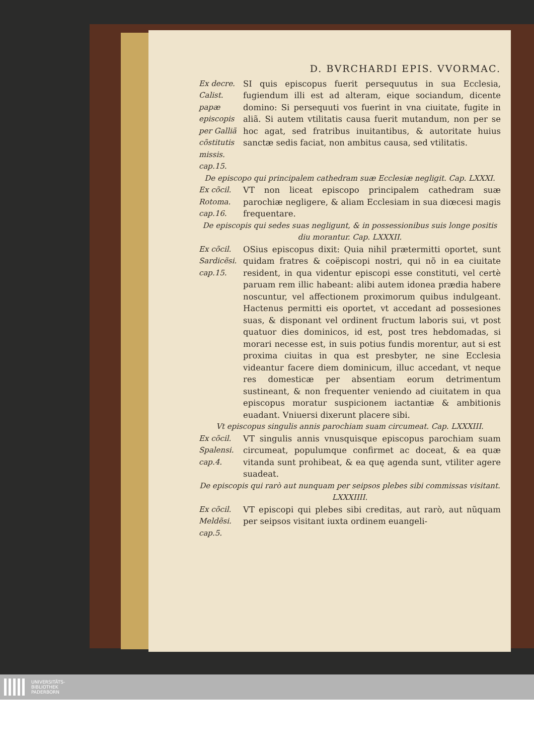D. BVRCHARDI EPIS. VVORMAC.
Ex decre. Calist. papæ episcopis per Galliã cõstitutis missis. cap.15.
SI quis episcopus fuerit persequutus in sua Ecclesia, fugiendum illi est ad alteram, eique sociandum, dicente domino: Si persequuti vos fuerint in vna ciuitate, fugite in aliã. Si autem vtilitatis causa fuerit mutandum, non per se hoc agat, sed fratribus inuitantibus, & autoritate huius sanctæ sedis faciat, non ambitus causa, sed vtilitatis.
De episcopo qui principalem cathedram suæ Ecclesiæ negligit. Cap. LXXXI.
Ex cõcil. Rotoma. cap.16.
VT non liceat episcopo principalem cathedram suæ parochiæ negligere, & aliam Ecclesiam in sua diœcesi magis frequentare.
De episcopis qui sedes suas negligunt, & in possessionibus suis longe positis diu morantur. Cap. LXXXII.
Ex cõcil. Sardicẽsi. cap.15.
OSius episcopus dixit: Quia nihil prætermitti oportet, sunt quidam fratres & coëpiscopi nostri, qui nõ in ea ciuitate resident, in qua videntur episcopi esse constituti, vel certè paruam rem illic habeant: alibi autem idonea prædia habere noscuntur, vel affectionem proximorum quibus indulgeant. Hactenus permitti eis oportet, vt accedant ad possesiones suas, & disponant vel ordinent fructum laboris sui, vt post quatuor dies dominicos, id est, post tres hebdomadas, si morari necesse est, in suis potius fundis morentur, aut si est proxima ciuitas in qua est presbyter, ne sine Ecclesia videantur facere diem dominicum, illuc accedant, vt neque res domesticæ per absentiam eorum detrimentum sustineant, & non frequenter veniendo ad ciuitatem in qua episcopus moratur suspicionem iactantiæ & ambitionis euadant. Vniuersi dixerunt placere sibi.
Vt episcopus singulis annis parochiam suam circumeat. Cap. LXXXIII.
Ex cõcil. Spalensi. cap.4.
VT singulis annis vnusquisque episcopus parochiam suam circumeat, populumque confirmet ac doceat, & ea quæ vitanda sunt prohibeat, & ea quę agenda sunt, vtiliter agere suadeat.
De episcopis qui rarò aut nunquam per seipsos plebes sibi commissas visitant. LXXXIIII.
Ex cõcil. Meldẽsi. cap.5.
VT episcopi qui plebes sibi creditas, aut rarò, aut nũquam per seipsos visitant iuxta ordinem euangeli-
UNIVERSITÄTS-
BIBLIOTHEK
PADERBORN